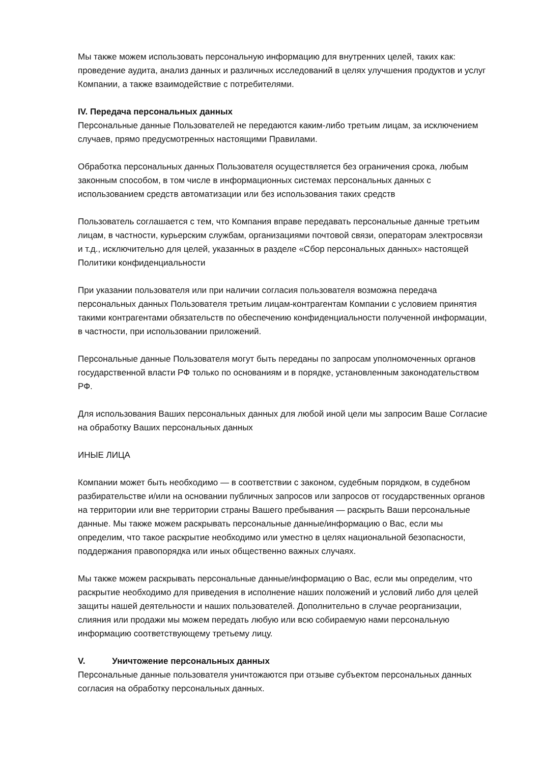Мы также можем использовать персональную информацию для внутренних целей, таких как: проведение аудита, анализ данных и различных исследований в целях улучшения продуктов и услуг Компании, а также взаимодействие с потребителями.
IV. Передача персональных данных
Персональные данные Пользователей не передаются каким-либо третьим лицам, за исключением случаев, прямо предусмотренных настоящими Правилами.
Обработка персональных данных Пользователя осуществляется без ограничения срока, любым законным способом, в том числе в информационных системах персональных данных с использованием средств автоматизации или без использования таких средств
Пользователь соглашается с тем, что Компания вправе передавать персональные данные третьим лицам, в частности, курьерским службам, организациями почтовой связи, операторам электросвязи и т.д., исключительно для целей, указанных в разделе «Сбор персональных данных» настоящей Политики конфиденциальности
При указании пользователя или при наличии согласия пользователя возможна передача персональных данных Пользователя третьим лицам-контрагентам Компании с условием принятия такими контрагентами обязательств по обеспечению конфиденциальности полученной информации, в частности, при использовании приложений.
Персональные данные Пользователя могут быть переданы по запросам уполномоченных органов государственной власти РФ только по основаниям и в порядке, установленным законодательством РФ.
Для использования Ваших персональных данных для любой иной цели мы запросим Ваше Согласие на обработку Ваших персональных данных
ИНЫЕ ЛИЦА
Компании может быть необходимо — в соответствии с законом, судебным порядком, в судебном разбирательстве и/или на основании публичных запросов или запросов от государственных органов на территории или вне территории страны Вашего пребывания — раскрыть Ваши персональные данные. Мы также можем раскрывать персональные данные/информацию о Вас, если мы определим, что такое раскрытие необходимо или уместно в целях национальной безопасности, поддержания правопорядка или иных общественно важных случаях.
Мы также можем раскрывать персональные данные/информацию о Вас, если мы определим, что раскрытие необходимо для приведения в исполнение наших положений и условий либо для целей защиты нашей деятельности и наших пользователей. Дополнительно в случае реорганизации, слияния или продажи мы можем передать любую или всю собираемую нами персональную информацию соответствующему третьему лицу.
V. Уничтожение персональных данных
Персональные данные пользователя уничтожаются при отзыве субъектом персональных данных согласия на обработку персональных данных.